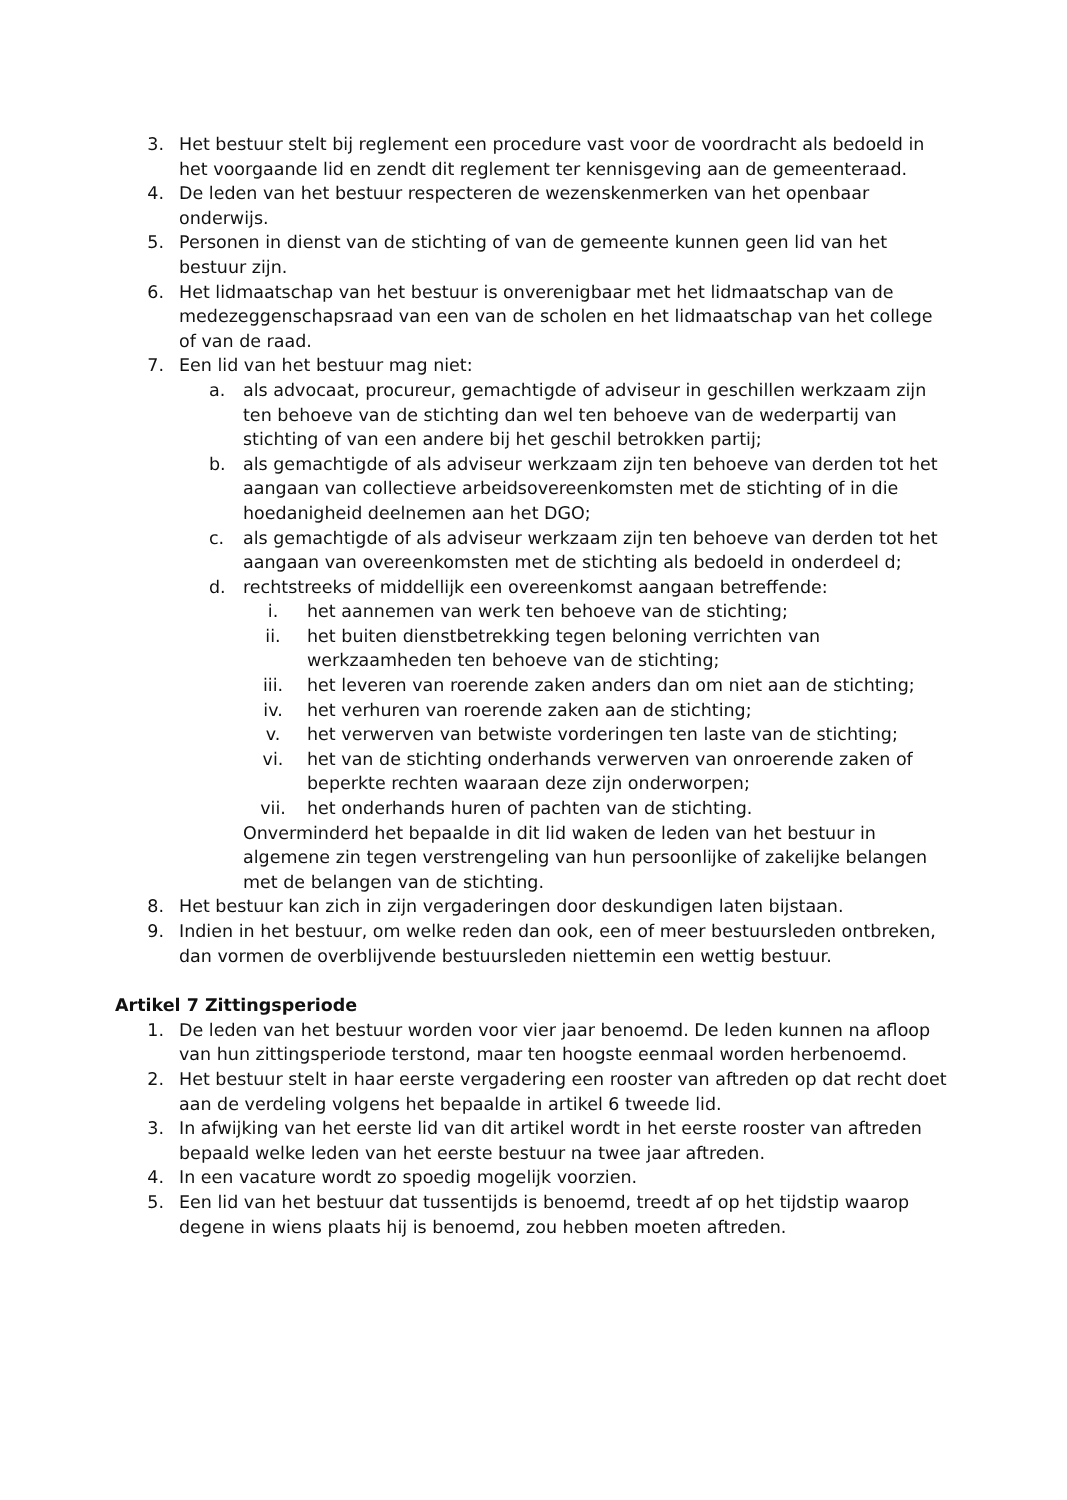3. Het bestuur stelt bij reglement een procedure vast voor de voordracht als bedoeld in het voorgaande lid en zendt dit reglement ter kennisgeving aan de gemeenteraad.
4. De leden van het bestuur respecteren de wezenskenmerken van het openbaar onderwijs.
5. Personen in dienst van de stichting of van de gemeente kunnen geen lid van het bestuur zijn.
6. Het lidmaatschap van het bestuur is onverenigbaar met het lidmaatschap van de medezeggenschapsraad van een van de scholen en het lidmaatschap van het college of van de raad.
7. Een lid van het bestuur mag niet:
a. als advocaat, procureur, gemachtigde of adviseur in geschillen werkzaam zijn ten behoeve van de stichting dan wel ten behoeve van de wederpartij van stichting of van een andere bij het geschil betrokken partij;
b. als gemachtigde of als adviseur werkzaam zijn ten behoeve van derden tot het aangaan van collectieve arbeidsovereenkomsten met de stichting of in die hoedanigheid deelnemen aan het DGO;
c. als gemachtigde of als adviseur werkzaam zijn ten behoeve van derden tot het aangaan van overeenkomsten met de stichting als bedoeld in onderdeel d;
d. rechtstreeks of middellijk een overeenkomst aangaan betreffende:
i. het aannemen van werk ten behoeve van de stichting;
ii. het buiten dienstbetrekking tegen beloning verrichten van werkzaamheden ten behoeve van de stichting;
iii. het leveren van roerende zaken anders dan om niet aan de stichting;
iv. het verhuren van roerende zaken aan de stichting;
v. het verwerven van betwiste vorderingen ten laste van de stichting;
vi. het van de stichting onderhands verwerven van onroerende zaken of beperkte rechten waaraan deze zijn onderworpen;
vii. het onderhands huren of pachten van de stichting.
Onverminderd het bepaalde in dit lid waken de leden van het bestuur in algemene zin tegen verstrengeling van hun persoonlijke of zakelijke belangen met de belangen van de stichting.
8. Het bestuur kan zich in zijn vergaderingen door deskundigen laten bijstaan.
9. Indien in het bestuur, om welke reden dan ook, een of meer bestuursleden ontbreken, dan vormen de overblijvende bestuursleden niettemin een wettig bestuur.
Artikel 7 Zittingsperiode
1. De leden van het bestuur worden voor vier jaar benoemd. De leden kunnen na afloop van hun zittingsperiode terstond, maar ten hoogste eenmaal worden herbenoemd.
2. Het bestuur stelt in haar eerste vergadering een rooster van aftreden op dat recht doet aan de verdeling volgens het bepaalde in artikel 6 tweede lid.
3. In afwijking van het eerste lid van dit artikel wordt in het eerste rooster van aftreden bepaald welke leden van het eerste bestuur na twee jaar aftreden.
4. In een vacature wordt zo spoedig mogelijk voorzien.
5. Een lid van het bestuur dat tussentijds is benoemd, treedt af op het tijdstip waarop degene in wiens plaats hij is benoemd, zou hebben moeten aftreden.